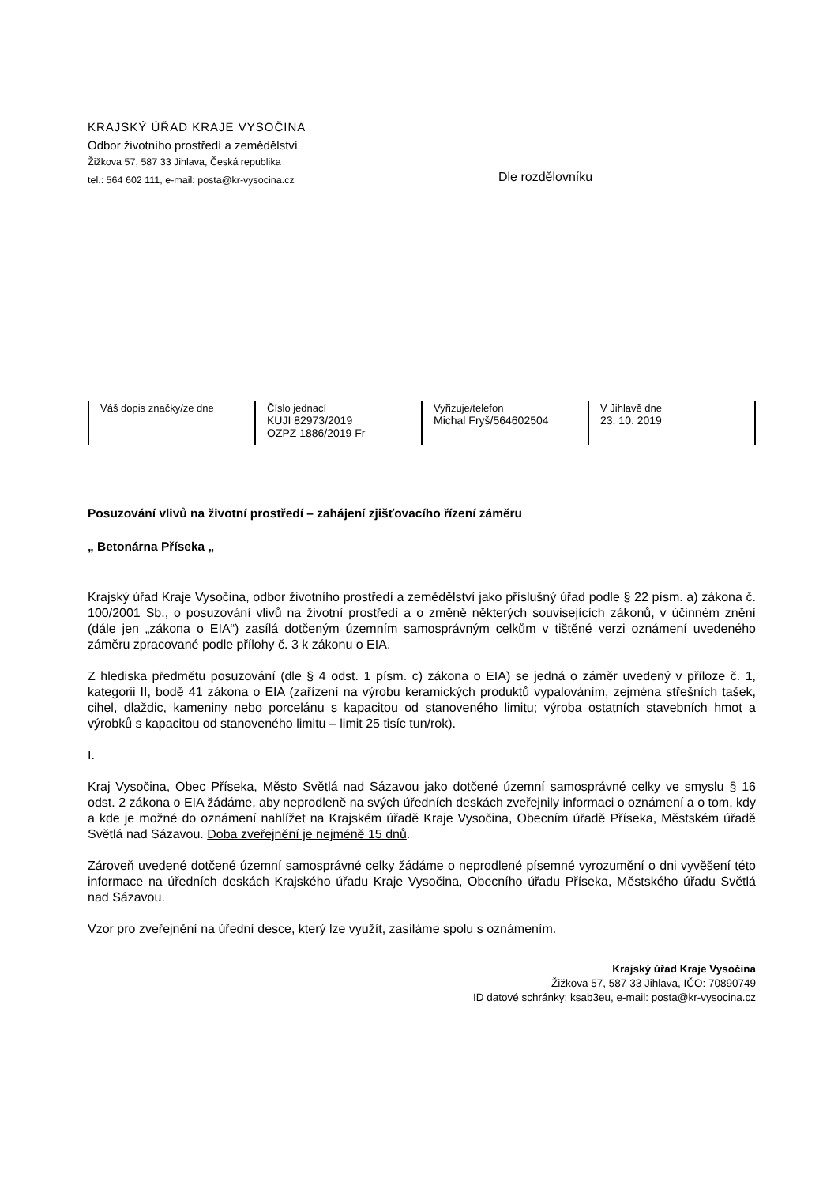KRAJSKÝ ÚŘAD KRAJE VYSOČINA
Odbor životního prostředí a zemědělství
Žižkova 57, 587 33 Jihlava, Česká republika
tel.: 564 602 111, e-mail: posta@kr-vysocina.cz
Dle rozdělovníku
| Váš dopis značky/ze dne | Číslo jednací KUJI 82973/2019 OZPZ 1886/2019 Fr | Vyřizuje/telefon Michal Fryš/564602504 | V Jihlavě dne 23. 10. 2019 |
Posuzování vlivů na životní prostředí – zahájení zjišťovacího řízení záměru
„ Betonárna Příseka „
Krajský úřad Kraje Vysočina, odbor životního prostředí a zemědělství jako příslušný úřad podle § 22 písm. a) zákona č. 100/2001 Sb., o posuzování vlivů na životní prostředí a o změně některých souvisejících zákonů, v účinném znění (dále jen „zákona o EIA“) zasílá dotčeným územním samosprávným celkům v tištěné verzi oznámení uvedeného záměru zpracované podle přílohy č. 3 k zákonu o EIA.
Z hlediska předmětu posuzování (dle § 4 odst. 1 písm. c) zákona o EIA) se jedná o záměr uvedený v příloze č. 1, kategorii II, bodě 41 zákona o EIA (zařízení na výrobu keramických produktů vypalováním, zejména střešních tašek, cihel, dlaždic, kameniny nebo porcelánu s kapacitou od stanoveného limitu; výroba ostatních stavebních hmot a výrobků s kapacitou od stanoveného limitu – limit 25 tisíc tun/rok).
I.
Kraj Vysočina, Obec Příseka, Město Světlá nad Sázavou jako dotčené územní samosprávné celky ve smyslu § 16 odst. 2 zákona o EIA žádáme, aby neprodleně na svých úředních deskách zveřejnily informaci o oznámení a o tom, kdy a kde je možné do oznámení nahlížet na Krajském úřadě Kraje Vysočina, Obecním úřadě Příseka, Městském úřadě Světlá nad Sázavou. Doba zveřejnění je nejméně 15 dnů.
Zároveň uvedené dotčené územní samosprávné celky žádáme o neprodlené písemné vyrozumění o dni vyvěšení této informace na úředních deskách Krajského úřadu Kraje Vysočina, Obecního úřadu Příseka, Městského úřadu Světlá nad Sázavou.
Vzor pro zveřejnění na úřední desce, který lze využít, zasíláme spolu s oznámením.
Krajský úřad Kraje Vysočina
Žižkova 57, 587 33 Jihlava, IČO: 70890749
ID datové schránky: ksab3eu, e-mail: posta@kr-vysocina.cz